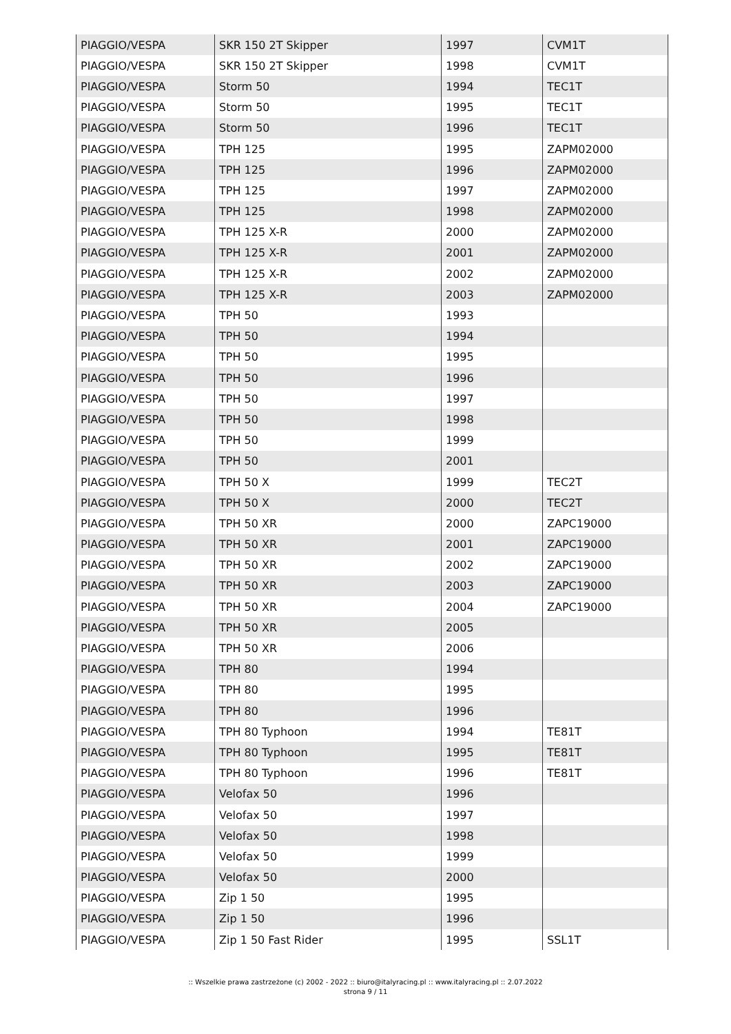| PIAGGIO/VESPA | SKR 150 2T Skipper | 1997 | CVM1T |
| PIAGGIO/VESPA | SKR 150 2T Skipper | 1998 | CVM1T |
| PIAGGIO/VESPA | Storm 50 | 1994 | TEC1T |
| PIAGGIO/VESPA | Storm 50 | 1995 | TEC1T |
| PIAGGIO/VESPA | Storm 50 | 1996 | TEC1T |
| PIAGGIO/VESPA | TPH 125 | 1995 | ZAPM02000 |
| PIAGGIO/VESPA | TPH 125 | 1996 | ZAPM02000 |
| PIAGGIO/VESPA | TPH 125 | 1997 | ZAPM02000 |
| PIAGGIO/VESPA | TPH 125 | 1998 | ZAPM02000 |
| PIAGGIO/VESPA | TPH 125 X-R | 2000 | ZAPM02000 |
| PIAGGIO/VESPA | TPH 125 X-R | 2001 | ZAPM02000 |
| PIAGGIO/VESPA | TPH 125 X-R | 2002 | ZAPM02000 |
| PIAGGIO/VESPA | TPH 125 X-R | 2003 | ZAPM02000 |
| PIAGGIO/VESPA | TPH 50 | 1993 | |
| PIAGGIO/VESPA | TPH 50 | 1994 | |
| PIAGGIO/VESPA | TPH 50 | 1995 | |
| PIAGGIO/VESPA | TPH 50 | 1996 | |
| PIAGGIO/VESPA | TPH 50 | 1997 | |
| PIAGGIO/VESPA | TPH 50 | 1998 | |
| PIAGGIO/VESPA | TPH 50 | 1999 | |
| PIAGGIO/VESPA | TPH 50 | 2001 | |
| PIAGGIO/VESPA | TPH 50 X | 1999 | TEC2T |
| PIAGGIO/VESPA | TPH 50 X | 2000 | TEC2T |
| PIAGGIO/VESPA | TPH 50 XR | 2000 | ZAPC19000 |
| PIAGGIO/VESPA | TPH 50 XR | 2001 | ZAPC19000 |
| PIAGGIO/VESPA | TPH 50 XR | 2002 | ZAPC19000 |
| PIAGGIO/VESPA | TPH 50 XR | 2003 | ZAPC19000 |
| PIAGGIO/VESPA | TPH 50 XR | 2004 | ZAPC19000 |
| PIAGGIO/VESPA | TPH 50 XR | 2005 | |
| PIAGGIO/VESPA | TPH 50 XR | 2006 | |
| PIAGGIO/VESPA | TPH 80 | 1994 | |
| PIAGGIO/VESPA | TPH 80 | 1995 | |
| PIAGGIO/VESPA | TPH 80 | 1996 | |
| PIAGGIO/VESPA | TPH 80 Typhoon | 1994 | TE81T |
| PIAGGIO/VESPA | TPH 80 Typhoon | 1995 | TE81T |
| PIAGGIO/VESPA | TPH 80 Typhoon | 1996 | TE81T |
| PIAGGIO/VESPA | Velofax 50 | 1996 | |
| PIAGGIO/VESPA | Velofax 50 | 1997 | |
| PIAGGIO/VESPA | Velofax 50 | 1998 | |
| PIAGGIO/VESPA | Velofax 50 | 1999 | |
| PIAGGIO/VESPA | Velofax 50 | 2000 | |
| PIAGGIO/VESPA | Zip 1 50 | 1995 | |
| PIAGGIO/VESPA | Zip 1 50 | 1996 | |
| PIAGGIO/VESPA | Zip 1 50 Fast Rider | 1995 | SSL1T |
:: Wszelkie prawa zastrzeżone (c) 2002 - 2022 :: biuro@italyracing.pl :: www.italyracing.pl :: 2.07.2022
strona 9 / 11